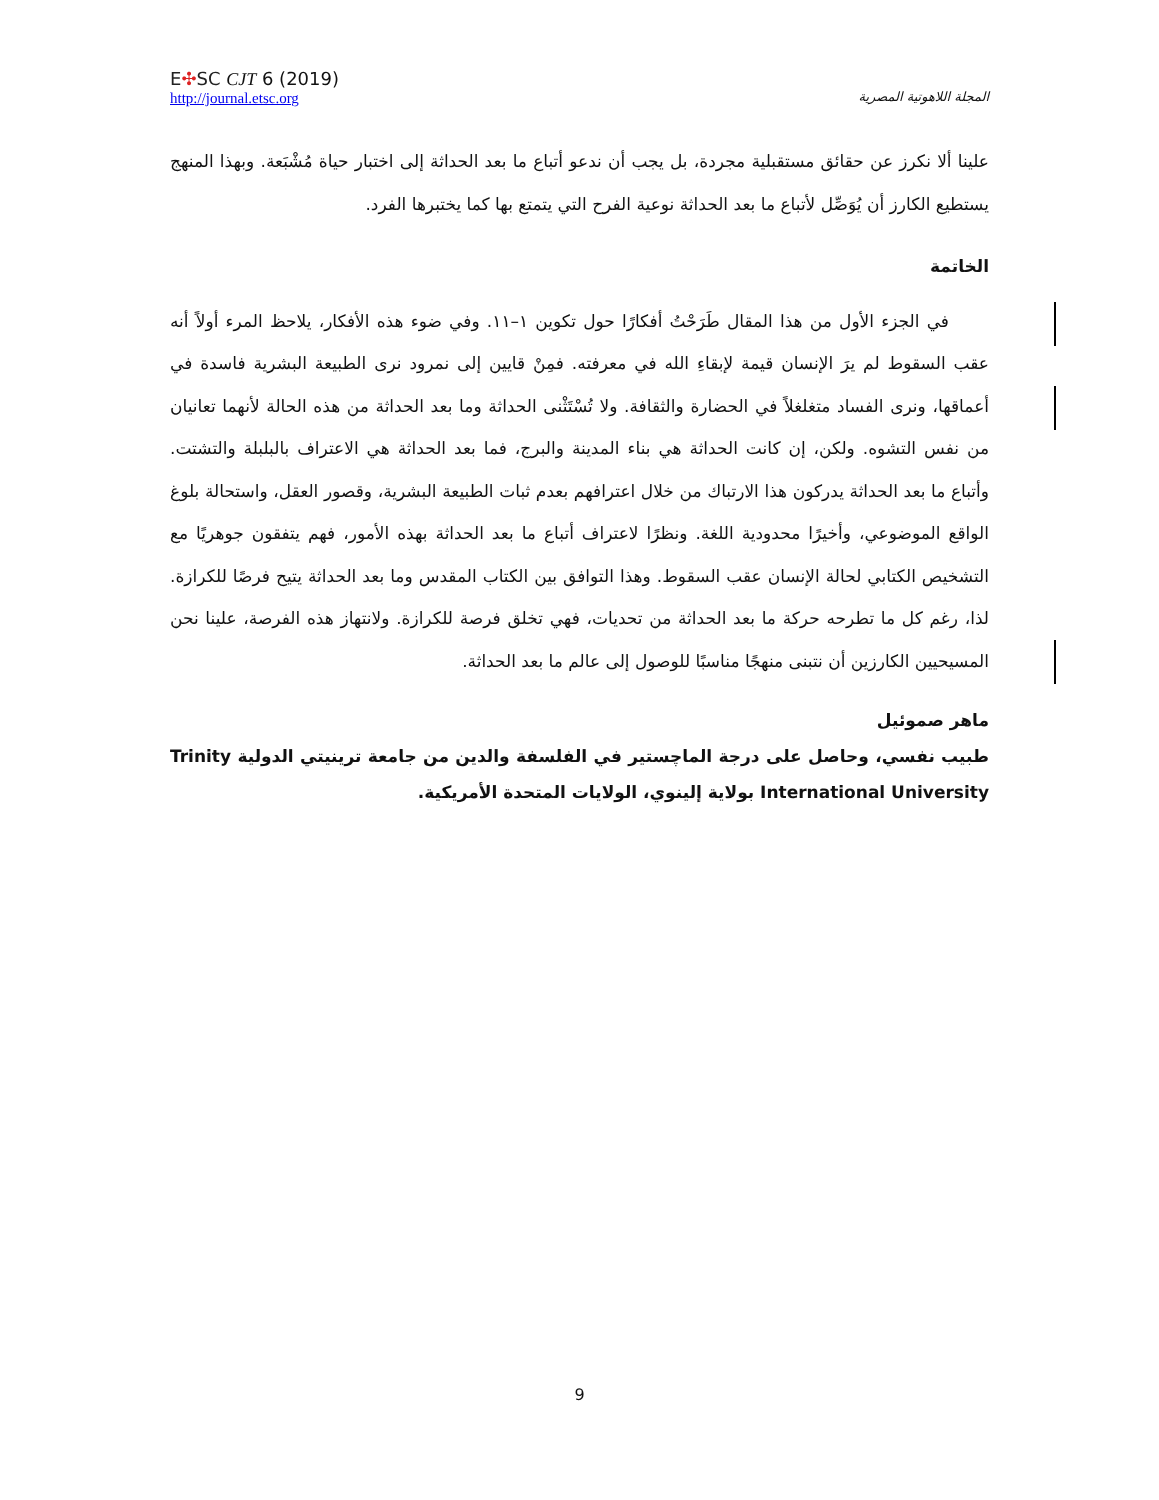E✣SC CJT 6 (2019)
http://journal.etsc.org
المجلة اللاهوتية المصرية
علينا ألا نكرز عن حقائق مستقبلية مجردة، بل يجب أن ندعو أتباع ما بعد الحداثة إلى اختبار حياة مُشْبَعة. وبهذا المنهج يستطيع الكارز أن يُوَصِّل لأتباع ما بعد الحداثة نوعية الفرح التي يتمتع بها كما يختبرها الفرد.
الخاتمة
في الجزء الأول من هذا المقال طَرَحْتُ أفكارًا حول تكوين ١–١١. وفي ضوء هذه الأفكار، يلاحظ المرء أولاً أنه عقب السقوط لم يرَ الإنسان قيمة لإبقاءِ الله في معرفته. فمِنْ قايين إلى نمرود نرى الطبيعة البشرية فاسدة في أعماقها، ونرى الفساد متغلغلاً في الحضارة والثقافة. ولا تُسْتَثْنى الحداثة وما بعد الحداثة من هذه الحالة لأنهما تعانيان من نفس التشوه. ولكن، إن كانت الحداثة هي بناء المدينة والبرج، فما بعد الحداثة هي الاعتراف بالبلبلة والتشتت. وأتباع ما بعد الحداثة يدركون هذا الارتباك من خلال اعترافهم بعدم ثبات الطبيعة البشرية، وقصور العقل، واستحالة بلوغ الواقع الموضوعي، وأخيرًا محدودية اللغة. ونظرًا لاعتراف أتباع ما بعد الحداثة بهذه الأمور، فهم يتفقون جوهريًا مع التشخيص الكتابي لحالة الإنسان عقب السقوط. وهذا التوافق بين الكتاب المقدس وما بعد الحداثة يتيح فرصًا للكرازة. لذا، رغم كل ما تطرحه حركة ما بعد الحداثة من تحديات، فهي تخلق فرصة للكرازة. ولانتهاز هذه الفرصة، علينا نحن المسيحيين الكارزين أن نتبنى منهجًا مناسبًا للوصول إلى عالم ما بعد الحداثة.
ماهر صموئيل
طبيب نفسي، وحاصل على درجة الماچستير في الفلسفة والدين من جامعة ترينيتي الدولية Trinity International University بولاية إلينوي، الولايات المتحدة الأمريكية.
9